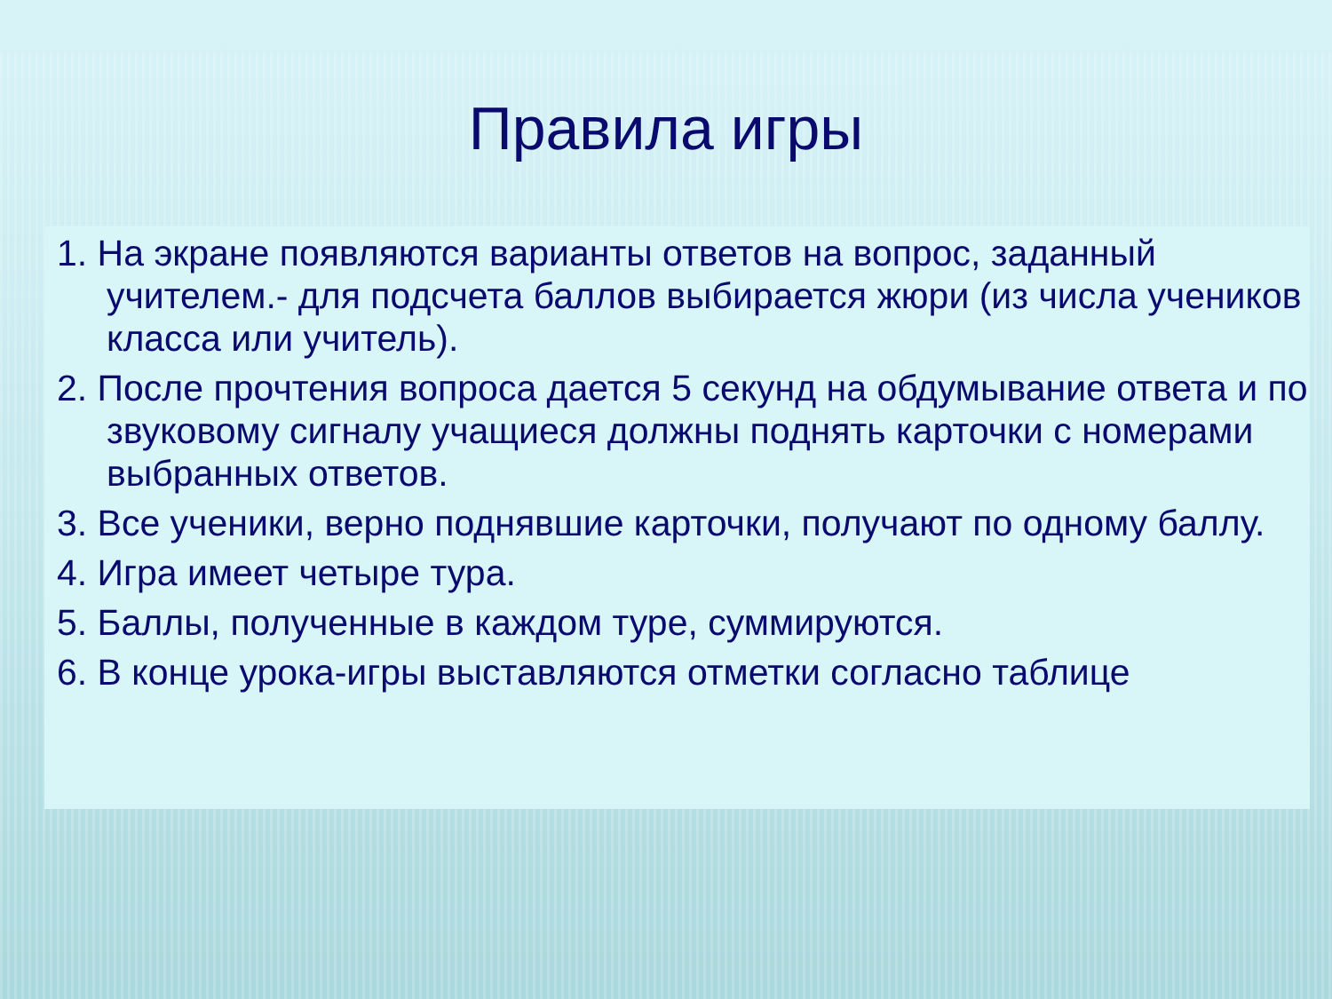Правила игры
1. На экране появляются варианты ответов на вопрос, заданный учителем.- для подсчета баллов выбирается жюри (из числа учеников класса или учитель).
2. После прочтения вопроса дается 5 секунд на обдумывание ответа и по звуковому сигналу учащиеся должны поднять карточки с номерами выбранных ответов.
3. Все ученики, верно поднявшие карточки, получают по одному баллу.
4. Игра имеет четыре тура.
5. Баллы, полученные в каждом туре, суммируются.
6. В конце урока-игры выставляются отметки согласно таблице